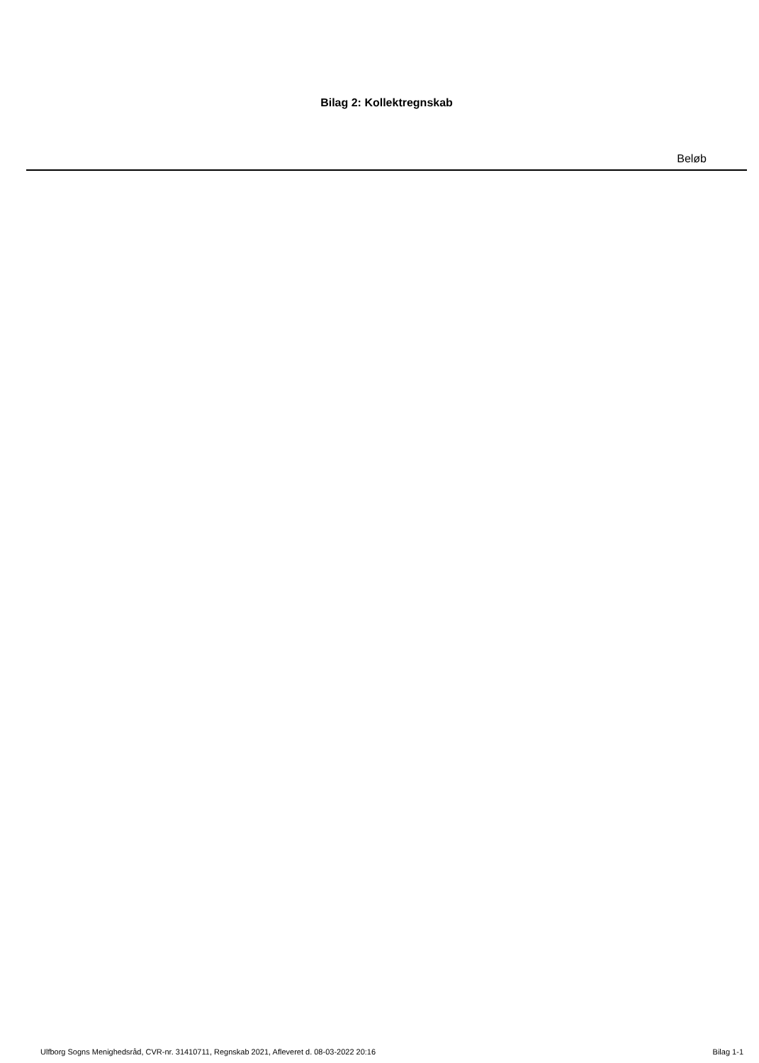Bilag 2: Kollektregnskab
| Beløb |
| --- |
Ulfborg Sogns Menighedsråd, CVR-nr. 31410711, Regnskab 2021, Afleveret d. 08-03-2022 20:16 Bilag 1-1